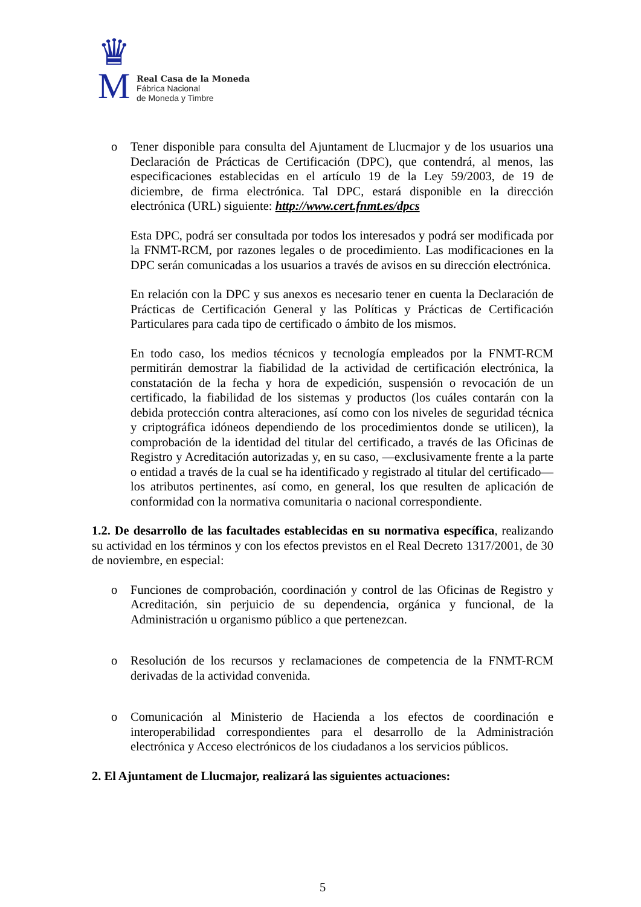♛
M
Real Casa de la Moneda
Fábrica Nacional
de Moneda y Timbre
o Tener disponible para consulta del Ajuntament de Llucmajor y de los usuarios una Declaración de Prácticas de Certificación (DPC), que contendrá, al menos, las especificaciones establecidas en el artículo 19 de la Ley 59/2003, de 19 de diciembre, de firma electrónica. Tal DPC, estará disponible en la dirección electrónica (URL) siguiente: http://www.cert.fnmt.es/dpcs
Esta DPC, podrá ser consultada por todos los interesados y podrá ser modificada por la FNMT-RCM, por razones legales o de procedimiento. Las modificaciones en la DPC serán comunicadas a los usuarios a través de avisos en su dirección electrónica.
En relación con la DPC y sus anexos es necesario tener en cuenta la Declaración de Prácticas de Certificación General y las Políticas y Prácticas de Certificación Particulares para cada tipo de certificado o ámbito de los mismos.
En todo caso, los medios técnicos y tecnología empleados por la FNMT-RCM permitirán demostrar la fiabilidad de la actividad de certificación electrónica, la constatación de la fecha y hora de expedición, suspensión o revocación de un certificado, la fiabilidad de los sistemas y productos (los cuáles contarán con la debida protección contra alteraciones, así como con los niveles de seguridad técnica y criptográfica idóneos dependiendo de los procedimientos donde se utilicen), la comprobación de la identidad del titular del certificado, a través de las Oficinas de Registro y Acreditación autorizadas y, en su caso, —exclusivamente frente a la parte o entidad a través de la cual se ha identificado y registrado al titular del certificado— los atributos pertinentes, así como, en general, los que resulten de aplicación de conformidad con la normativa comunitaria o nacional correspondiente.
1.2. De desarrollo de las facultades establecidas en su normativa específica, realizando su actividad en los términos y con los efectos previstos en el Real Decreto 1317/2001, de 30 de noviembre, en especial:
o Funciones de comprobación, coordinación y control de las Oficinas de Registro y Acreditación, sin perjuicio de su dependencia, orgánica y funcional, de la Administración u organismo público a que pertenezcan.
o Resolución de los recursos y reclamaciones de competencia de la FNMT-RCM derivadas de la actividad convenida.
o Comunicación al Ministerio de Hacienda a los efectos de coordinación e interoperabilidad correspondientes para el desarrollo de la Administración electrónica y Acceso electrónicos de los ciudadanos a los servicios públicos.
2. El Ajuntament de Llucmajor, realizará las siguientes actuaciones:
5